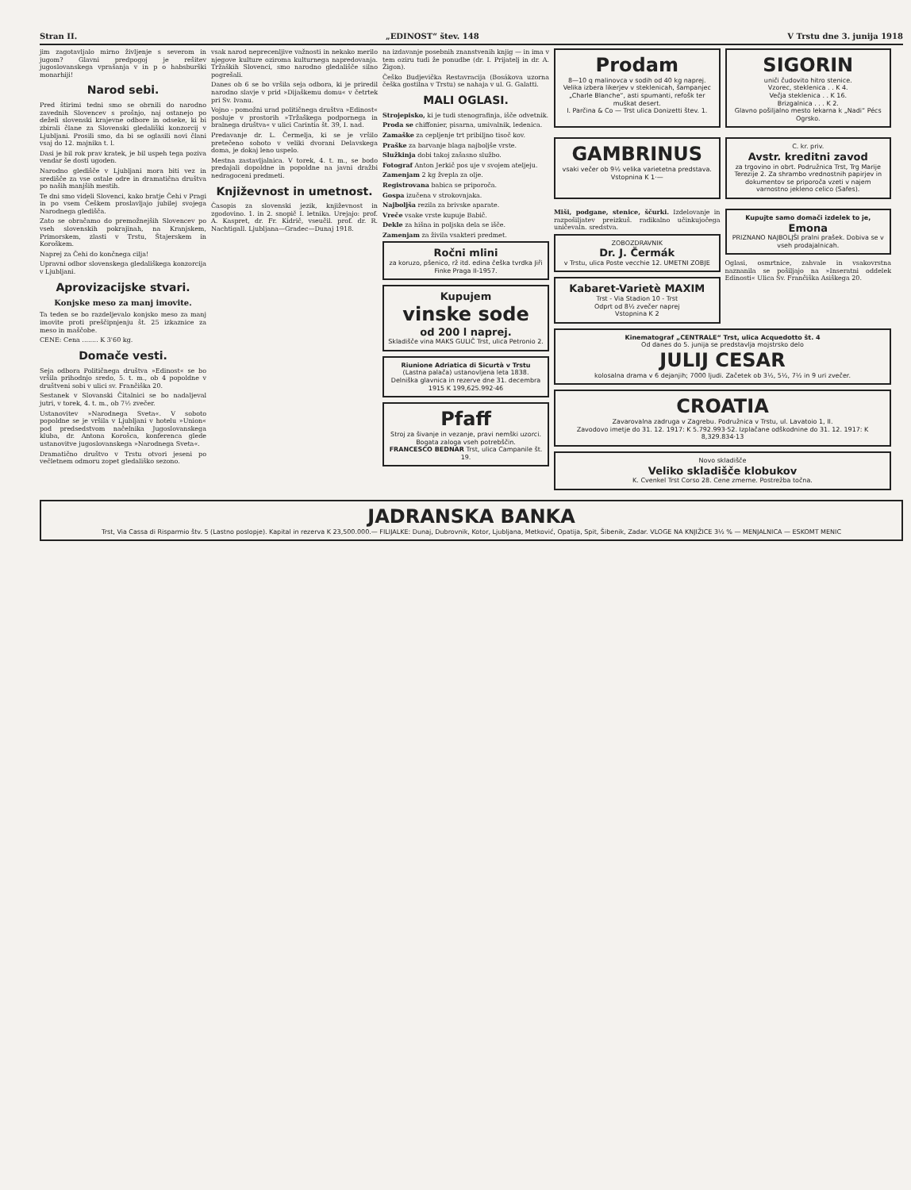Stran II. „EDINOST“ štev. 148 V Trstu dne 3. junija 1918
jim zagotavljalo mirno življenje s severom in jugom? Glavni predpogoj je rešitev jugoslovanskega vprašanja v in p o habsburški monarhiji!
Narod sebi.
Pred štirimi tedni smo se obrnili do narodno zavednih Slovencev s prošnjo, naj ostanejo po deželi slovenski krajevne odbore in odseke, ki bi zbirali člane za Slovenski gledališki konzorcij v Ljubljani. Prosili smo, da bi se oglasili novi člani vsaj do 12. majnika t. l.
Dasi je bil rok prav kratek, je bil uspeh tega poziva vendar še dosti ugoden.
Narodno gledišče v Ljubljani mora biti vez in središče za vse ostale odre in dramatična društva po naših manjših mestih.
Te dni smo videli Slovenci, kako bratje Čehi v Pragi in po vsem Češkem proslavljajo jubilej svojega Narodnega gledišča.
Zato se obračamo do premožnejših Slovencev po vseh slovenskih pokrajinah, na Kranjskem, Primorskem, zlasti v Trstu, Štajerskem in Koroškem.
Naprej za Čehi do končnega cilja!
Upravni odbor slovenskega gledališkega konzorcija v Ljubljani.
Aprovizacijske stvari.
Konjske meso za manj imovite.
Ta teden se bo razdeljevalo konjsko meso za manj imovite proti preščipnjenju št. 25 izkaznice za meso in maščobe.
CENE: Cena ........ K 3'60 kg.
Domače vesti.
Seja odbora Političnega društva »Edinost« se bo vršila prihodnjo sredo, 5. t. m., ob 4 popoldne v društveni sobi v ulici sv. Frančiška 20.
Sestanek v Slovanski Čitalnici se bo nadaljeval jutri, v torek, 4. t. m., ob 7½ zvečer.
Ustanovitev »Narodnega Sveta«. V soboto popoldne se je vršila v Ljubljani v hotelu »Union« pod predsedstvom načelnika Jugoslovanskega kluba, dr. Antona Korošca, konferenca glede ustanovitve jugoslovanskega »Narodnega Sveta«.
Dramatično društvo v Trstu otvori jeseni po večletnem odmoru zopet gledališko sezono.
vsak narod neprecenljive važnosti in nekako merilo njegove kulture oziroma kulturnega napredovanja. Tržaških Slovenci, smo narodno gledališče silno pogrešali.
Danes ob 6 se bo vršila seja odbora, ki je priredil narodno slavje v prid »Dijaškemu domu« v četrtek pri Sv. Ivanu.
Vojno - pomožni urad političnega društva »Edinost« posluje v prostorih »Tržaškega podpornega in bralnega društva« v ulici Carintia št. 39, I. nad.
Predavanje dr. L. Čermelja, ki se je vršilo pretečeno soboto v veliki dvorani Delavskega doma, je dokaj leno uspelo.
Mestna zastavljalnica. V torek, 4. t. m., se bodo predajali dopoldne in popoldne na javni dražbi nedragoceni predmeti.
Književnost in umetnost.
Časopis za slovenski jezik, književnost in zgodovino. 1. in 2. snopič I. letnika. Urejajo: prof. A. Kaspret, dr. Fr. Kidrič, vseučil. prof. dr. R. Nachtigall. Ljubljana—Gradec—Dunaj 1918.
na izdavanje posebnih znanstvenih knjig — in ima v tem oziru tudi že ponudbe (dr. I. Prijatelj in dr. A. Žigon).
Češko Budjevička Restavracija (Bosákova uzorna češka gostilna v Trstu) se nahaja v ul. G. Galatti.
MALI OGLASI.
Strojepisko, ki je tudi stenografinja, išče odvetnik.
Proda se chiffonier, pisarna, umivalnik, ledenica.
Zamaške za cepljenje trt pribiljno tisoč kov.
Praške za barvanje blaga najboljše vrste.
Služkinja dobi takoj zašasno službo.
Fotograf Anton Jerkič pos uje v svojem ateljeju.
Zamenjam 2 kg žvepla za olje.
Registrovana babica se priporoča.
Gospa izučena v strokovnjaka.
Najboljša rezila za brivske aparate.
Vreče vsake vrste kupuje Babič.
Dekle za hišna in poljska dela se išče.
Zamenjam za živila vsakteri predmet.
Ročni mlini
za koruzo, pšenico, rž itd. edina češka tvrdka Jiři Finke Praga II-1957.
Kupujem
vinske sode
od 200 l naprej.
Skladišče vina MAKS GULIČ Trst, ulica Petronio 2.
Riunione Adriatica di Sicurtà v Trstu
(Lastna palača) ustanovljena leta 1838.
Delniška glavnica in rezerve dne 31. decembra 1915 K 199,625.992·46
Pfaff
Stroj za šivanje in vezanje, pravi nemški uzorci. Bogata zaloga vseh potrebščin.
FRANCESCO BEDNAR Trst, ulica Campanile št. 19.
Prodam
8—10 q malinovca v sodih od 40 kg naprej. Velika izbera likerjev v steklenicah, šampanjec „Charle Blanche“, asti spumanti, refošk ter muškat desert.
I. Parčina & Co — Trst ulica Donizetti štev. 1.
SIGORIN
uniči čudovito hitro stenice.
Vzorec, steklenica . . K 4.
Večja steklenica . . K 16.
Brizgalnica . . . K 2.
Glavno pošiljalno mesto lekarna k „Nadi“ Pécs Ogrsko.
GAMBRINUS
vsaki večer ob 9½ velika varietetna predstava. Vstopnina K 1·—
C. kr. priv.
Avstr. kreditni zavod
za trgovino in obrt. Podružnica Trst, Trg Marije Terezije 2. Za shrambo vrednostnih papirjev in dokumentov se priporoča vzeti v najem varnostno jekleno celico (Safes).
Miši, podgane, stenice, ščurki. Izdelovanje in razpošiljatev preizkuš. radikalno učinkujočega uničevaln. sredstva.
ZOBOZDRAVNIK
Dr. J. Čermák
v Trstu, ulica Poste vecchie 12. UMETNI ZOBJE
Kabaret-Varietè MAXIM
Trst - Via Stadion 10 - Trst
Odprt od 8½ zvečer naprej
Vstopnina K 2
Kupujte samo domači izdelek to je,
Emona
PRIZNANO NAJBOLJŠI pralni prašek. Dobiva se v vseh prodajalnicah.
Oglasi, osmrtnice, zahvale in vsakovrstna naznanila se pošiljajo na »Inseratni oddelek Edinosti« Ulica Sv. Frančiška Asiškega 20.
Kinematograf „CENTRALE“ Trst, ulica Acquedotto št. 4
Od danes do 5. junija se predstavlja mojstrsko delo
JULIJ CESAR
kolosalna drama v 6 dejanjih; 7000 ljudi. Začetek ob 3½, 5½, 7½ in 9 uri zvečer.
CROATIA
Zavarovalna zadruga v Zagrebu. Podružnica v Trstu, ul. Lavatoio 1, II.
Zavodovo imetje do 31. 12. 1917: K 5.792.993·52. Izplačane odškodnine do 31. 12. 1917: K 8,329.834·13
Novo skladišče
Veliko skladišče klobukov
K. Cvenkel Trst Corso 28. Cene zmerne. Postrežba točna.
JADRANSKA BANKA
Trst, Via Cassa di Risparmio štv. 5 (Lastno poslopje). Kapital in rezerva K 23,500.000.— FILIJALKE: Dunaj, Dubrovnik, Kotor, Ljubljana, Metković, Opatija, Spit, Šibenik, Zadar. VLOGE NA KNJIŽICE 3½ % — MENJALNICA — ESKOMT MENIC